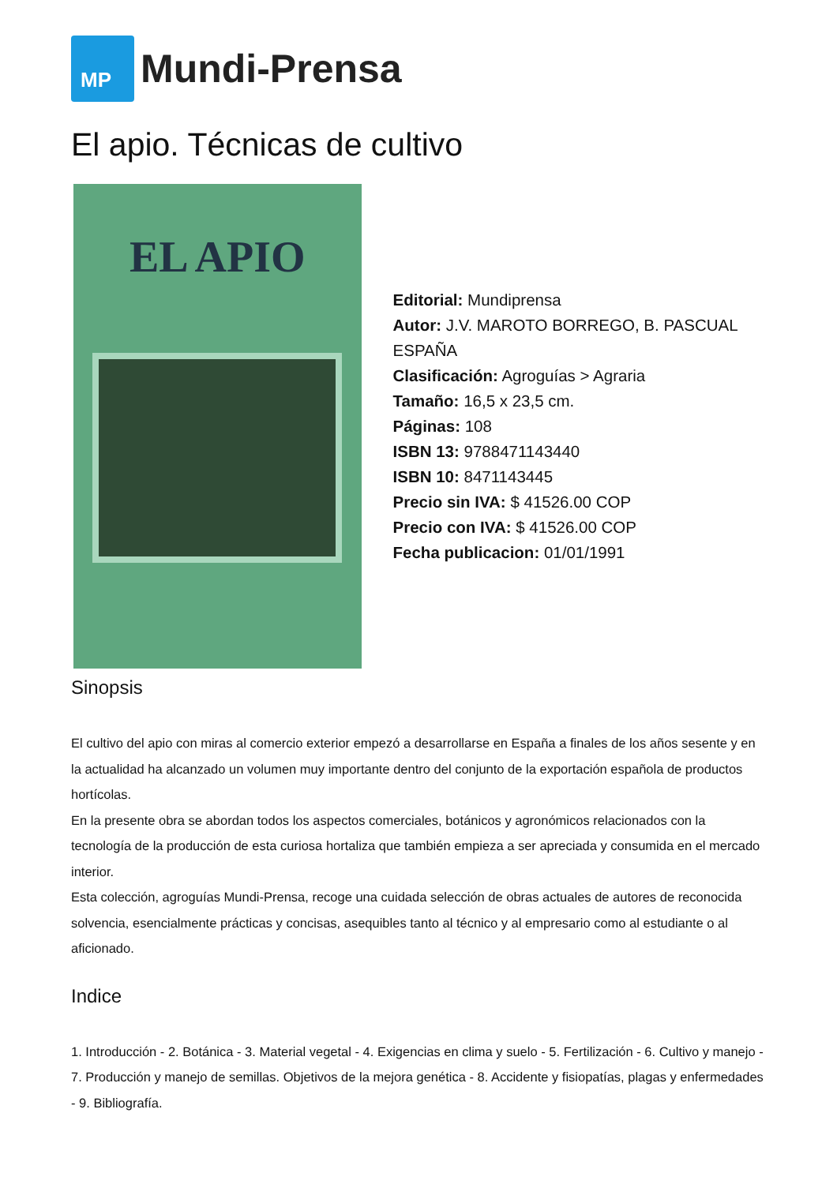MP
Mundi-Prensa
El apio. Técnicas de cultivo
EL APIO
Editorial: Mundiprensa
Autor: J.V. MAROTO BORREGO, B. PASCUAL ESPAÑA
Clasificación: Agroguías > Agraria
Tamaño: 16,5 x 23,5 cm.
Páginas: 108
ISBN 13: 9788471143440
ISBN 10: 8471143445
Precio sin IVA: $ 41526.00 COP
Precio con IVA: $ 41526.00 COP
Fecha publicacion: 01/01/1991
Sinopsis
El cultivo del apio con miras al comercio exterior empezó a desarrollarse en España a finales de los años sesente y en la actualidad ha alcanzado un volumen muy importante dentro del conjunto de la exportación española de productos hortícolas.
En la presente obra se abordan todos los aspectos comerciales, botánicos y agronómicos relacionados con la tecnología de la producción de esta curiosa hortaliza que también empieza a ser apreciada y consumida en el mercado interior.
Esta colección, agroguías Mundi-Prensa, recoge una cuidada selección de obras actuales de autores de reconocida solvencia, esencialmente prácticas y concisas, asequibles tanto al técnico y al empresario como al estudiante o al aficionado.
Indice
1. Introducción - 2. Botánica - 3. Material vegetal - 4. Exigencias en clima y suelo - 5. Fertilización - 6. Cultivo y manejo - 7. Producción y manejo de semillas. Objetivos de la mejora genética - 8. Accidente y fisiopatías, plagas y enfermedades - 9. Bibliografía.